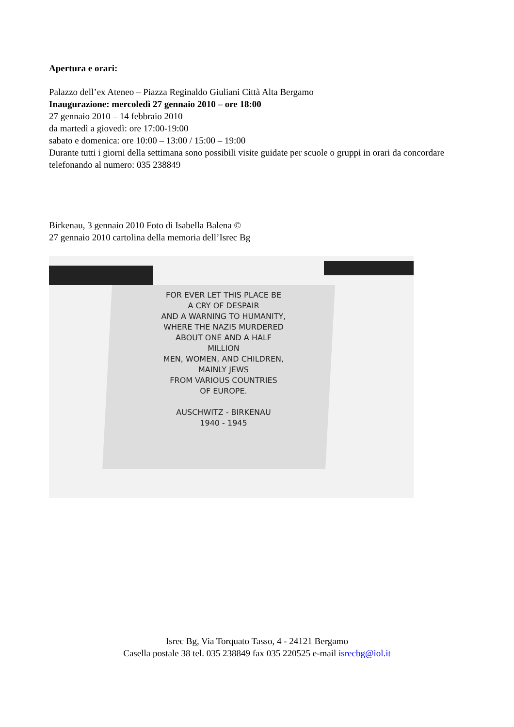Apertura e orari:
Palazzo dell’ex Ateneo – Piazza Reginaldo Giuliani Città Alta Bergamo
Inaugurazione: mercoledì 27 gennaio 2010 – ore 18:00
27 gennaio 2010 – 14 febbraio 2010
da martedì a giovedì: ore 17:00-19:00
sabato e domenica: ore 10:00 – 13:00 / 15:00 – 19:00
Durante tutti i giorni della settimana sono possibili visite guidate per scuole o gruppi in orari da concordare telefonando al numero: 035 238849
Birkenau, 3 gennaio 2010 Foto di Isabella Balena ©
27 gennaio 2010 cartolina della memoria dell’Isrec Bg
FOR EVER LET THIS PLACE BE
A CRY OF DESPAIR
AND A WARNING TO HUMANITY,
WHERE THE NAZIS MURDERED
ABOUT ONE AND A HALF
MILLION
MEN, WOMEN, AND CHILDREN,
MAINLY JEWS
FROM VARIOUS COUNTRIES
OF EUROPE.
AUSCHWITZ - BIRKENAU
1940 - 1945
Isrec Bg, Via Torquato Tasso, 4 - 24121 Bergamo
Casella postale 38 tel. 035 238849 fax 035 220525 e-mail isrecbg@iol.it